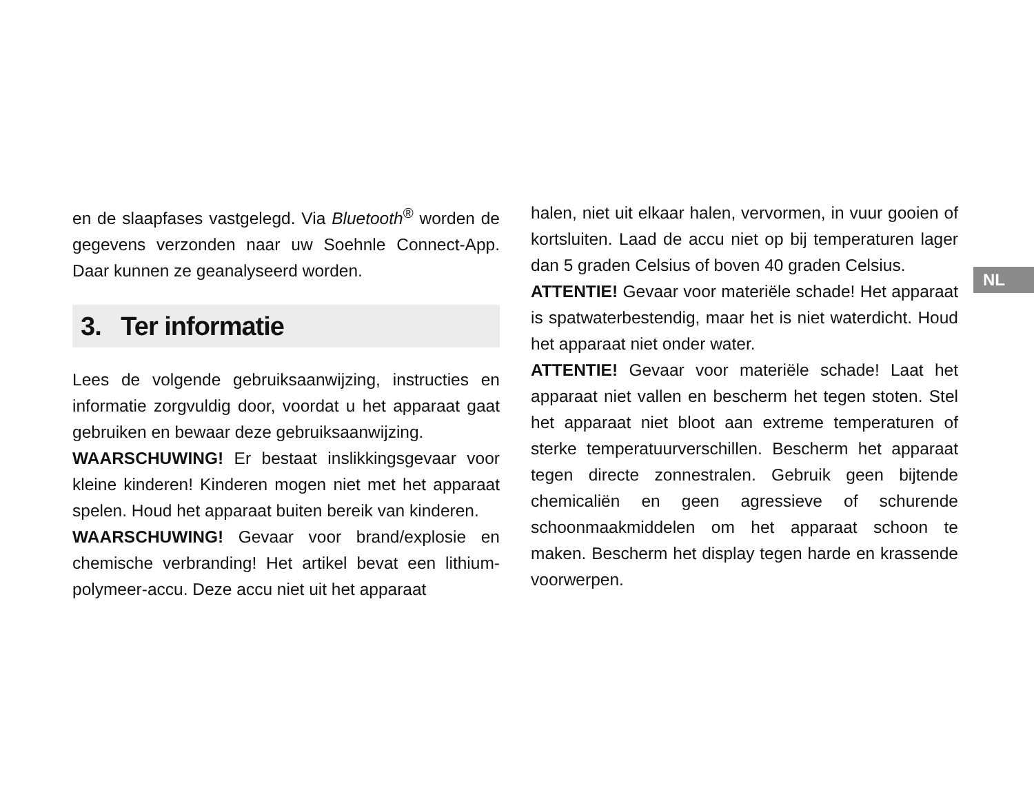NL
en de slaapfases vastgelegd. Via Bluetooth<sup>®</sup> worden de gegevens verzonden naar uw Soehnle Connect-App. Daar kunnen ze geanalyseerd worden.
3. Ter informatie
Lees de volgende gebruiksaanwijzing, instructies en informatie zorgvuldig door, voordat u het apparaat gaat gebruiken en bewaar deze gebruiksaanwijzing.
WAARSCHUWING! Er bestaat inslikkingsgevaar voor kleine kinderen! Kinderen mogen niet met het apparaat spelen. Houd het apparaat buiten bereik van kinderen.
WAARSCHUWING! Gevaar voor brand/explosie en chemische verbranding! Het artikel bevat een lithium-polymeer-accu. Deze accu niet uit het apparaat
halen, niet uit elkaar halen, vervormen, in vuur gooien of kortsluiten. Laad de accu niet op bij temperaturen lager dan 5 graden Celsius of boven 40 graden Celsius.
ATTENTIE! Gevaar voor materiële schade! Het apparaat is spatwaterbestendig, maar het is niet waterdicht. Houd het apparaat niet onder water.
ATTENTIE! Gevaar voor materiële schade! Laat het apparaat niet vallen en bescherm het tegen stoten. Stel het apparaat niet bloot aan extreme temperaturen of sterke temperatuurverschillen. Bescherm het apparaat tegen directe zonnestralen. Gebruik geen bijtende chemicaliën en geen agressieve of schurende schoonmaakmiddelen om het apparaat schoon te maken. Bescherm het display tegen harde en krassende voorwerpen.